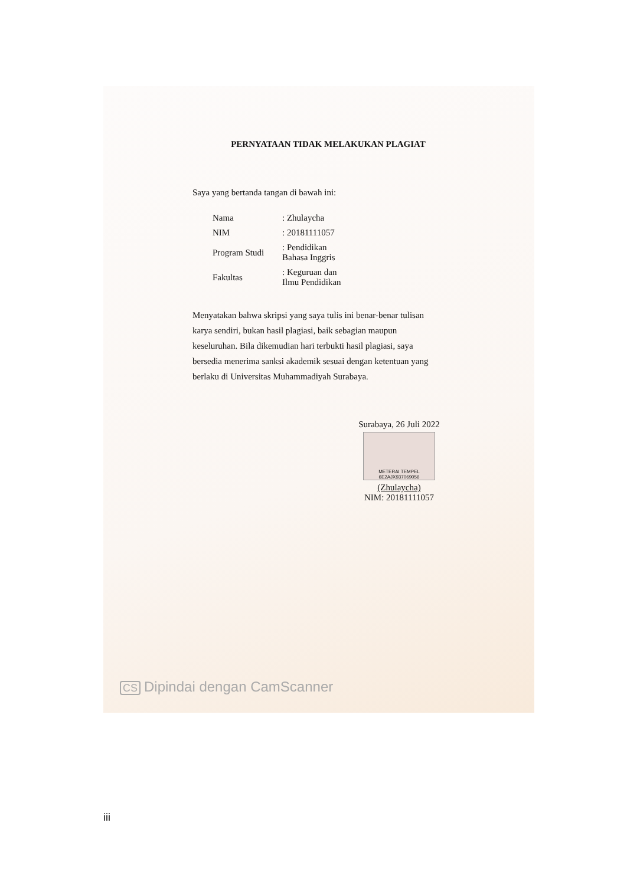PERNYATAAN TIDAK MELAKUKAN PLAGIAT
Saya yang bertanda tangan di bawah ini:
| Nama | : Zhulaycha |
| NIM | : 20181111057 |
| Program Studi | : Pendidikan Bahasa Inggris |
| Fakultas | : Keguruan dan Ilmu Pendidikan |
Menyatakan bahwa skripsi yang saya tulis ini benar-benar tulisan karya sendiri, bukan hasil plagiasi, baik sebagian maupun keseluruhan. Bila dikemudian hari terbukti hasil plagiasi, saya bersedia menerima sanksi akademik sesuai dengan ketentuan yang berlaku di Universitas Muhammadiyah Surabaya.
Surabaya, 26 Juli 2022
METERAI TEMPEL 6E2AJX937069056
(Zhulaycha)
NIM: 20181111057
CS Dipindai dengan CamScanner
iii